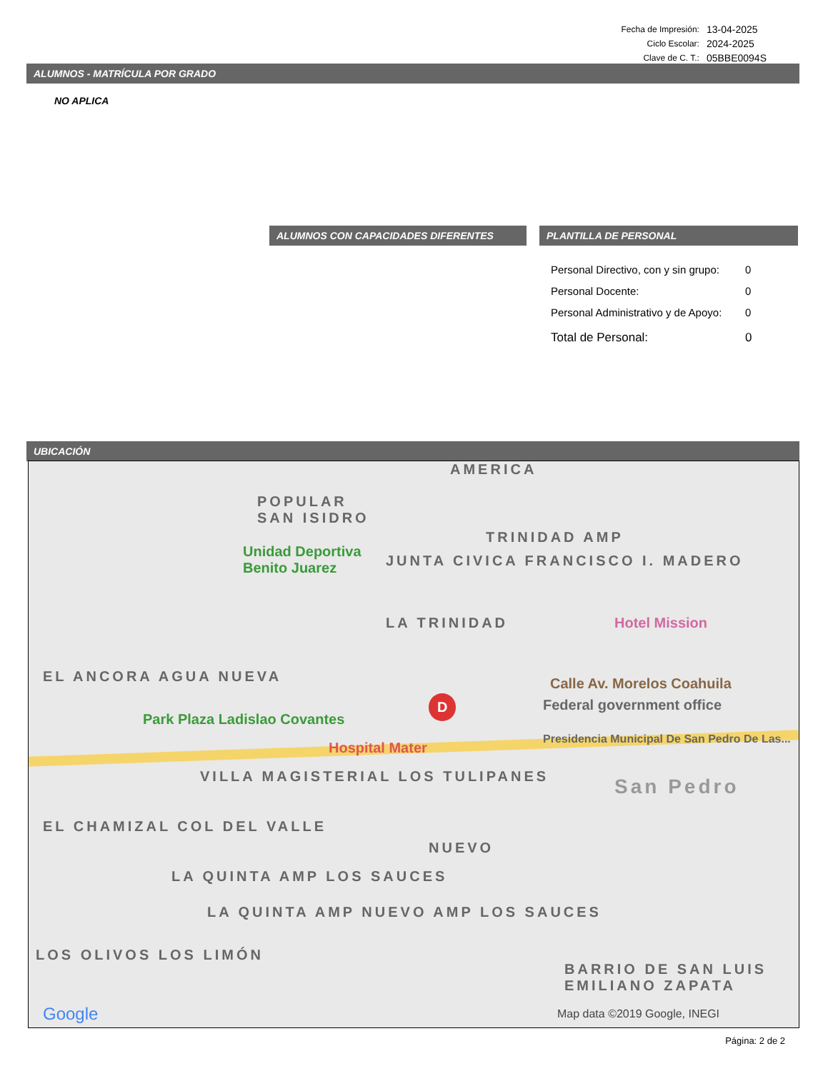| Fecha de Impresión: | 13-04-2025 |
| Ciclo Escolar: | 2024-2025 |
| Clave de C. T.: | 05BBE0094S |
ALUMNOS - MATRÍCULA POR GRADO
NO APLICA
ALUMNOS CON CAPACIDADES DIFERENTES PLANTILLA DE PERSONAL
| Personal Directivo, con y sin grupo: | 0 |
| Personal Docente: | 0 |
| Personal Administrativo y de Apoyo: | 0 |
| Total de Personal: | 0 |
UBICACIÓN
AMERICA
POPULAR
SAN ISIDRO
TRINIDAD AMP
Unidad Deportiva
Benito Juarez JUNTA CIVICA FRANCISCO I. MADERO
LA TRINIDAD Hotel Mission
EL ANCORA AGUA NUEVA Calle Av. Morelos Coahuila
D
Park Plaza Ladislao Covantes
Federal government office
Hospital Mater
Presidencia Municipal De San Pedro De Las...
VILLA MAGISTERIAL LOS TULIPANES San Pedro
EL CHAMIZAL COL DEL VALLE
NUEVO
LA QUINTA AMP LOS SAUCES
LA QUINTA AMP NUEVO AMP LOS SAUCES
LOS OLIVOS LOS LIMÓN
BARRIO DE SAN LUIS EMILIANO ZAPATA
Google Map data ©2019 Google, INEGI
Página: 2 de 2